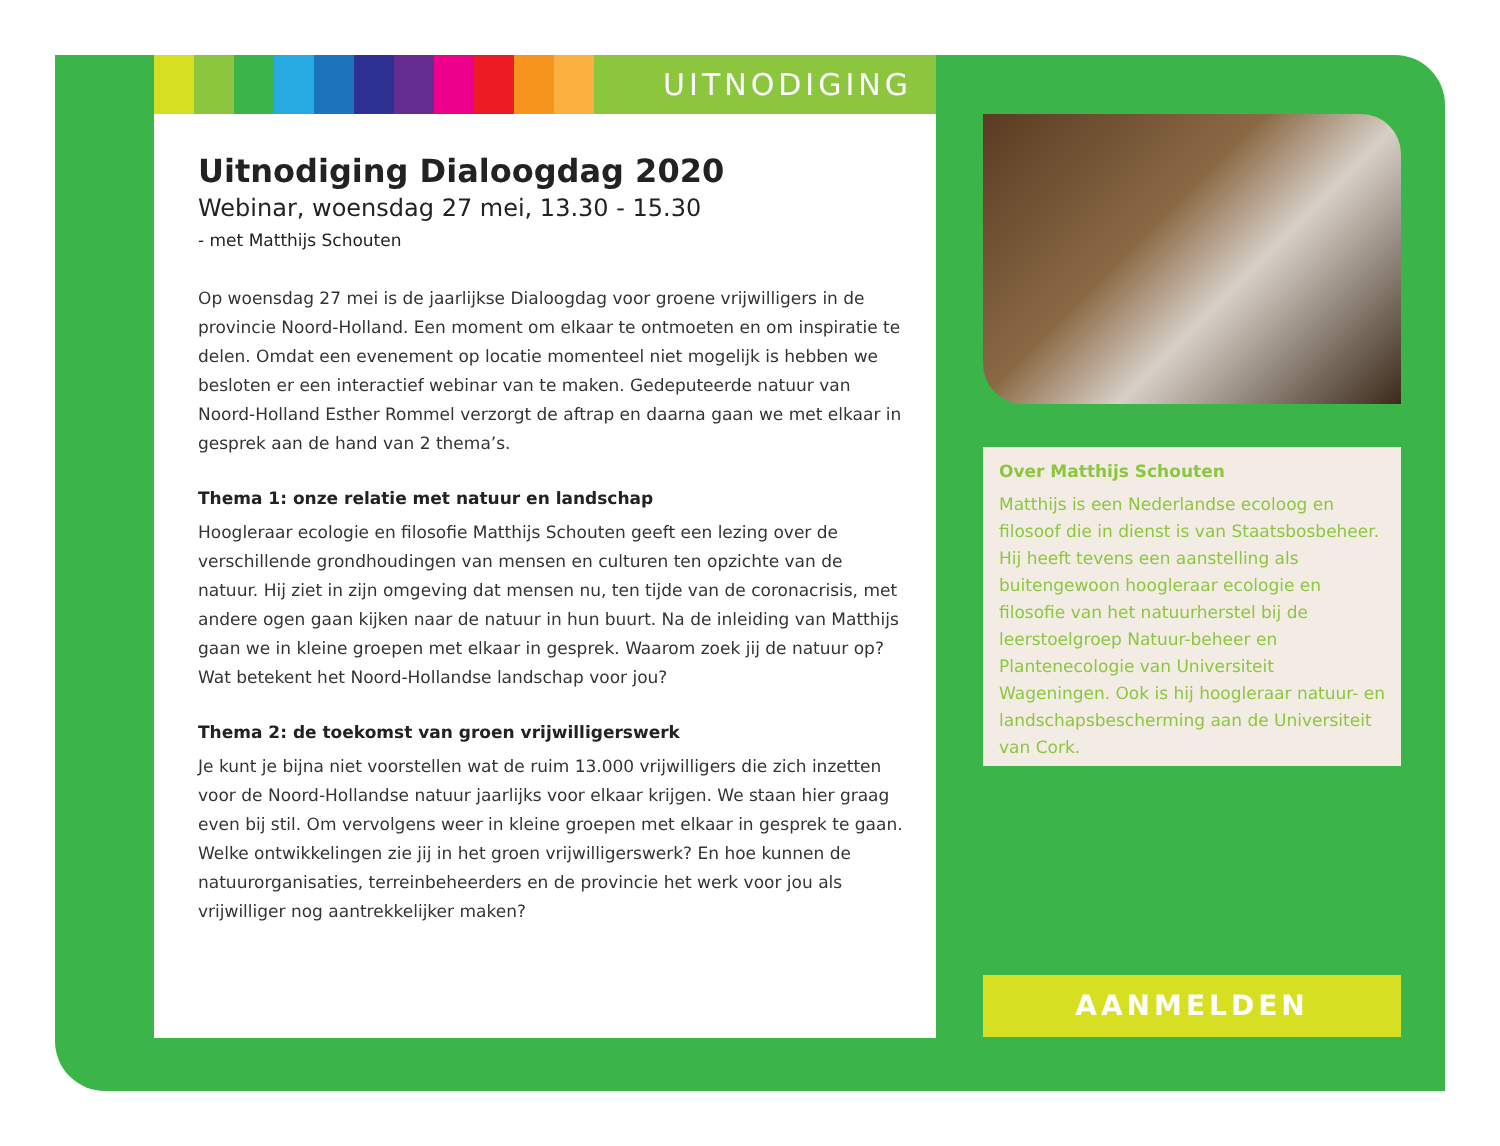UITNODIGING
Uitnodiging Dialoogdag 2020
Webinar, woensdag 27 mei, 13.30 - 15.30
- met Matthijs Schouten
Op woensdag 27 mei is de jaarlijkse Dialoogdag voor groene vrijwilligers in de provincie Noord-Holland. Een moment om elkaar te ontmoeten en om inspiratie te delen. Omdat een evenement op locatie momenteel niet mogelijk is hebben we besloten er een interactief webinar van te maken. Gedeputeerde natuur van Noord-Holland Esther Rommel verzorgt de aftrap en daarna gaan we met elkaar in gesprek aan de hand van 2 thema’s.
Thema 1: onze relatie met natuur en landschap
Hoogleraar ecologie en filosofie Matthijs Schouten geeft een lezing over de verschillende grondhoudingen van mensen en culturen ten opzichte van de natuur. Hij ziet in zijn omgeving dat mensen nu, ten tijde van de coronacrisis, met andere ogen gaan kijken naar de natuur in hun buurt. Na de inleiding van Matthijs gaan we in kleine groepen met elkaar in gesprek. Waarom zoek jij de natuur op? Wat betekent het Noord-Hollandse landschap voor jou?
Thema 2: de toekomst van groen vrijwilligerswerk
Je kunt je bijna niet voorstellen wat de ruim 13.000 vrijwilligers die zich inzetten voor de Noord-Hollandse natuur jaarlijks voor elkaar krijgen. We staan hier graag even bij stil. Om vervolgens weer in kleine groepen met elkaar in gesprek te gaan. Welke ontwikkelingen zie jij in het groen vrijwilligerswerk? En hoe kunnen de natuurorganisaties, terreinbeheerders en de provincie het werk voor jou als vrijwilliger nog aantrekkelijker maken?
Over Matthijs Schouten
Matthijs is een Nederlandse ecoloog en filosoof die in dienst is van Staatsbosbeheer. Hij heeft tevens een aanstelling als buitengewoon hoogleraar ecologie en filosofie van het natuurherstel bij de leerstoelgroep Natuur-beheer en Plantenecologie van Universiteit Wageningen. Ook is hij hoogleraar natuur- en landschapsbescherming aan de Universiteit van Cork.
AANMELDEN